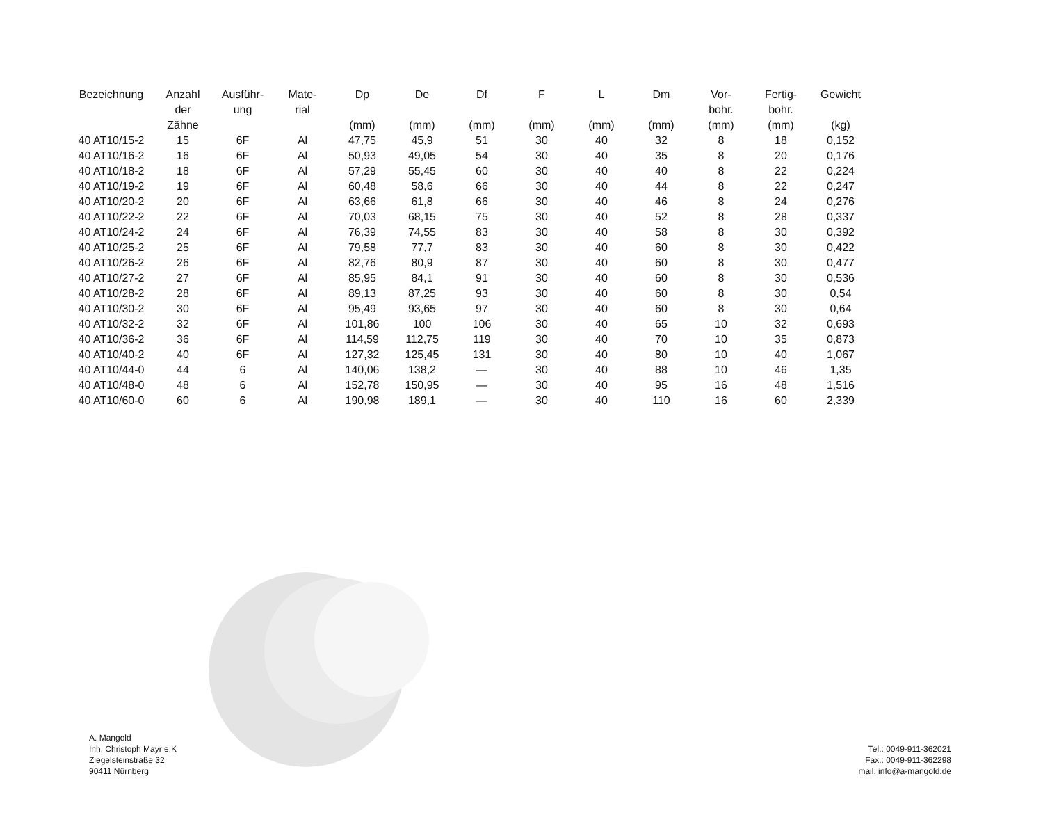| Bezeichnung | Anzahl der Zähne | Ausführ- ung | Mate- rial | Dp (mm) | De (mm) | Df (mm) | F (mm) | L (mm) | Dm (mm) | Vor- bohr. (mm) | Fertig- bohr. (mm) | Gewicht (kg) |
| --- | --- | --- | --- | --- | --- | --- | --- | --- | --- | --- | --- | --- |
| 40 AT10/15-2 | 15 | 6F | Al | 47,75 | 45,9 | 51 | 30 | 40 | 32 | 8 | 18 | 0,152 |
| 40 AT10/16-2 | 16 | 6F | Al | 50,93 | 49,05 | 54 | 30 | 40 | 35 | 8 | 20 | 0,176 |
| 40 AT10/18-2 | 18 | 6F | Al | 57,29 | 55,45 | 60 | 30 | 40 | 40 | 8 | 22 | 0,224 |
| 40 AT10/19-2 | 19 | 6F | Al | 60,48 | 58,6 | 66 | 30 | 40 | 44 | 8 | 22 | 0,247 |
| 40 AT10/20-2 | 20 | 6F | Al | 63,66 | 61,8 | 66 | 30 | 40 | 46 | 8 | 24 | 0,276 |
| 40 AT10/22-2 | 22 | 6F | Al | 70,03 | 68,15 | 75 | 30 | 40 | 52 | 8 | 28 | 0,337 |
| 40 AT10/24-2 | 24 | 6F | Al | 76,39 | 74,55 | 83 | 30 | 40 | 58 | 8 | 30 | 0,392 |
| 40 AT10/25-2 | 25 | 6F | Al | 79,58 | 77,7 | 83 | 30 | 40 | 60 | 8 | 30 | 0,422 |
| 40 AT10/26-2 | 26 | 6F | Al | 82,76 | 80,9 | 87 | 30 | 40 | 60 | 8 | 30 | 0,477 |
| 40 AT10/27-2 | 27 | 6F | Al | 85,95 | 84,1 | 91 | 30 | 40 | 60 | 8 | 30 | 0,536 |
| 40 AT10/28-2 | 28 | 6F | Al | 89,13 | 87,25 | 93 | 30 | 40 | 60 | 8 | 30 | 0,54 |
| 40 AT10/30-2 | 30 | 6F | Al | 95,49 | 93,65 | 97 | 30 | 40 | 60 | 8 | 30 | 0,64 |
| 40 AT10/32-2 | 32 | 6F | Al | 101,86 | 100 | 106 | 30 | 40 | 65 | 10 | 32 | 0,693 |
| 40 AT10/36-2 | 36 | 6F | Al | 114,59 | 112,75 | 119 | 30 | 40 | 70 | 10 | 35 | 0,873 |
| 40 AT10/40-2 | 40 | 6F | Al | 127,32 | 125,45 | 131 | 30 | 40 | 80 | 10 | 40 | 1,067 |
| 40 AT10/44-0 | 44 | 6 | Al | 140,06 | 138,2 | — | 30 | 40 | 88 | 10 | 46 | 1,35 |
| 40 AT10/48-0 | 48 | 6 | Al | 152,78 | 150,95 | — | 30 | 40 | 95 | 16 | 48 | 1,516 |
| 40 AT10/60-0 | 60 | 6 | Al | 190,98 | 189,1 | — | 30 | 40 | 110 | 16 | 60 | 2,339 |
A. Mangold
Inh. Christoph Mayr e.K
Ziegelsteinstraße 32
90411 Nürnberg
Tel.: 0049-911-362021
Fax.: 0049-911-362298
mail: info@a-mangold.de